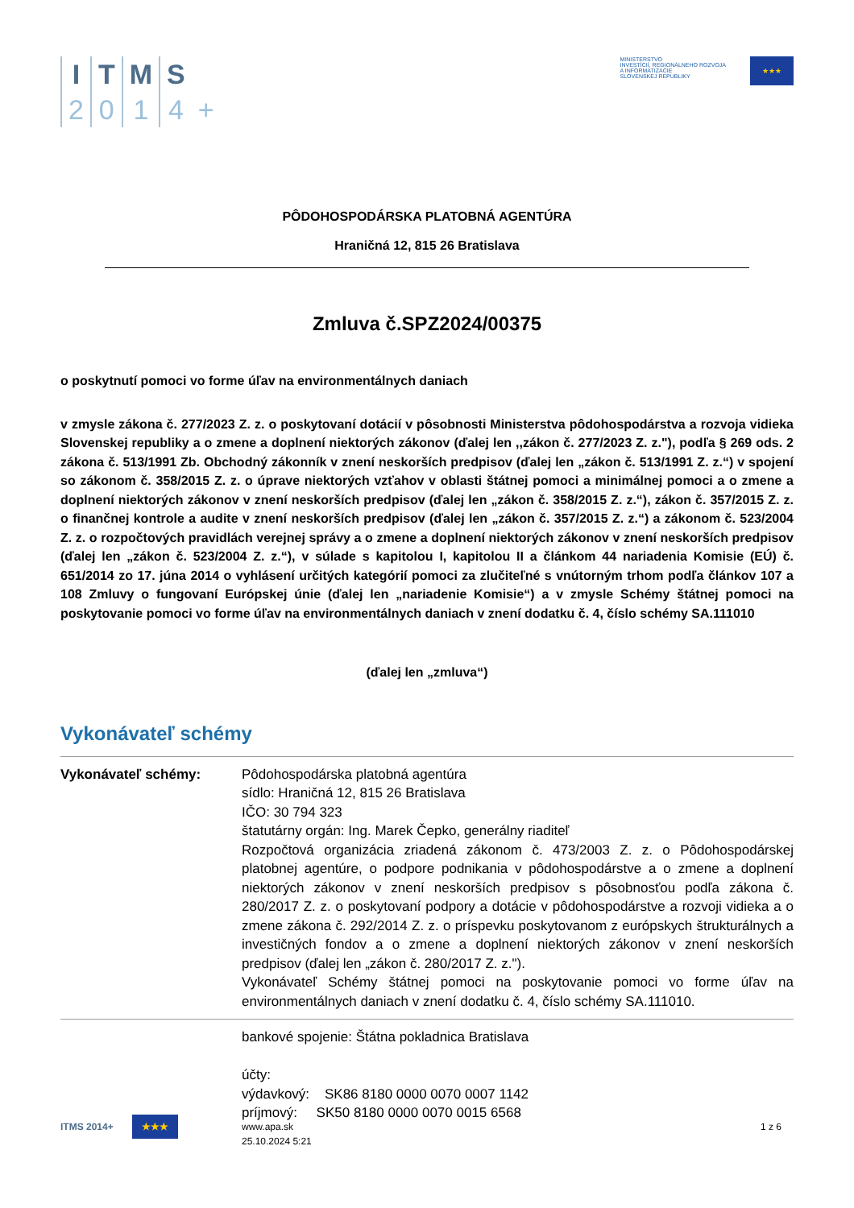I
2
T
0
M
1
S
4
+
MINISTERSTVO
INVESTÍCIÍ, REGIONÁLNEHO ROZVOJA
A INFORMATIZÁCIE
SLOVENSKEJ REPUBLIKY
★★★
PÔDOHOSPODÁRSKA PLATOBNÁ AGENTÚRA
Hraničná 12, 815 26 Bratislava
Zmluva č.SPZ2024/00375
o poskytnutí pomoci vo forme úľav na environmentálnych daniach
v zmysle zákona č. 277/2023 Z. z. o poskytovaní dotácií v pôsobnosti Ministerstva pôdohospodárstva a rozvoja vidieka Slovenskej republiky a o zmene a doplnení niektorých zákonov (ďalej len ,,zákon č. 277/2023 Z. z."), podľa § 269 ods. 2 zákona č. 513/1991 Zb. Obchodný zákonník v znení neskorších predpisov (ďalej len „zákon č. 513/1991 Z. z.“) v spojení so zákonom č. 358/2015 Z. z. o úprave niektorých vzťahov v oblasti štátnej pomoci a minimálnej pomoci a o zmene a doplnení niektorých zákonov v znení neskorších predpisov (ďalej len „zákon č. 358/2015 Z. z.“), zákon č. 357/2015 Z. z. o finančnej kontrole a audite v znení neskorších predpisov (ďalej len „zákon č. 357/2015 Z. z.“) a zákonom č. 523/2004 Z. z. o rozpočtových pravidlách verejnej správy a o zmene a doplnení niektorých zákonov v znení neskorších predpisov (ďalej len „zákon č. 523/2004 Z. z.“), v súlade s kapitolou I, kapitolou II a článkom 44 nariadenia Komisie (EÚ) č. 651/2014 zo 17. júna 2014 o vyhlásení určitých kategórií pomoci za zlučiteľné s vnútorným trhom podľa článkov 107 a 108 Zmluvy o fungovaní Európskej únie (ďalej len „nariadenie Komisie“) a v zmysle Schémy štátnej pomoci na poskytovanie pomoci vo forme úľav na environmentálnych daniach v znení dodatku č. 4, číslo schémy SA.111010
(ďalej len „zmluva“)
Vykonávateľ schémy
| Vykonávateľ schémy: | Pôdohospodárska platobná agentúra sídlo: Hraničná 12, 815 26 Bratislava IČO: 30 794 323 štatutárny orgán: Ing. Marek Čepko, generálny riaditeľ Rozpočtová organizácia zriadená zákonom č. 473/2003 Z. z. o Pôdohospodárskej platobnej agentúre, o podpore podnikania v pôdohospodárstve a o zmene a doplnení niektorých zákonov v znení neskorších predpisov s pôsobnosťou podľa zákona č. 280/2017 Z. z. o poskytovaní podpory a dotácie v pôdohospodárstve a rozvoji vidieka a o zmene zákona č. 292/2014 Z. z. o príspevku poskytovanom z európskych štrukturálnych a investičných fondov a o zmene a doplnení niektorých zákonov v znení neskorších predpisov (ďalej len „zákon č. 280/2017 Z. z."). Vykonávateľ Schémy štátnej pomoci na poskytovanie pomoci vo forme úľav na environmentálnych daniach v znení dodatku č. 4, číslo schémy SA.111010. |
| | bankové spojenie: Štátna pokladnica Bratislava účty: výdavkový: SK86 8180 0000 0070 0007 1142 príjmový: SK50 8180 0000 0070 0015 6568 |
ITMS 2014+ ★★★
www.apa.sk
25.10.2024 5:21
1 z 6